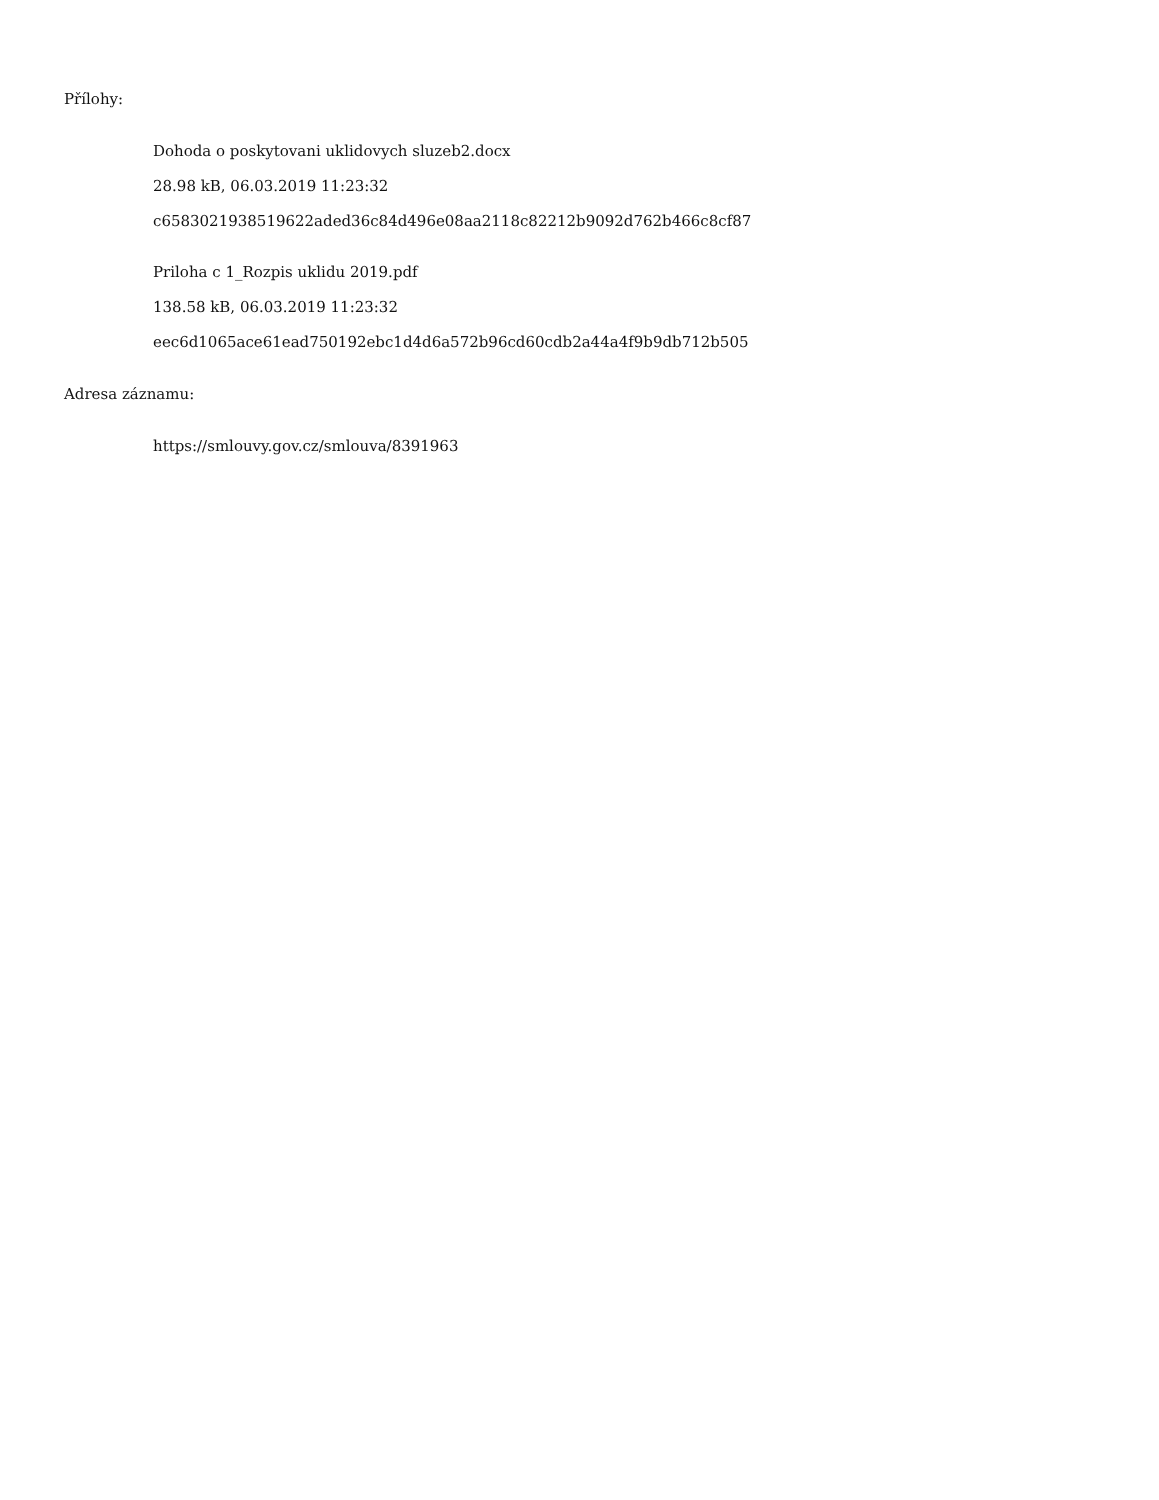Přílohy:
Dohoda o poskytovani uklidovych sluzeb2.docx
28.98 kB, 06.03.2019 11:23:32
c6583021938519622aded36c84d496e08aa2118c82212b9092d762b466c8cf87
Priloha c 1_Rozpis uklidu 2019.pdf
138.58 kB, 06.03.2019 11:23:32
eec6d1065ace61ead750192ebc1d4d6a572b96cd60cdb2a44a4f9b9db712b505
Adresa záznamu:
https://smlouvy.gov.cz/smlouva/8391963